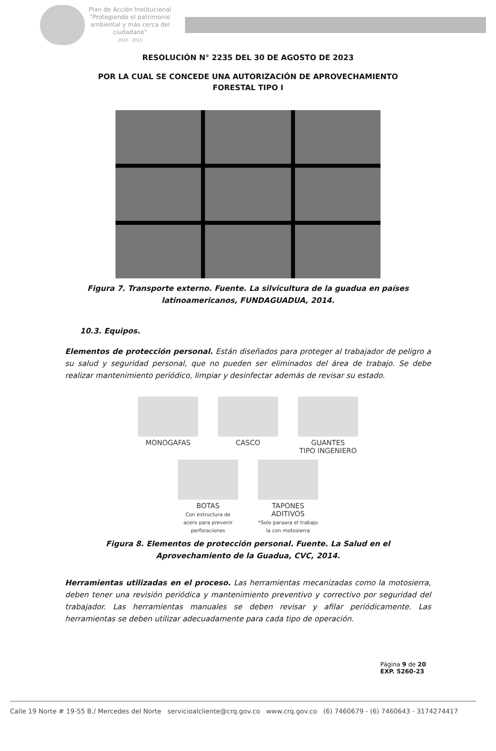Plan de Acción Institucional
"Protegiendo el patrimonio ambiental y más cerca del ciudadano"
2020 - 2023
RESOLUCIÓN N° 2235 DEL 30 DE AGOSTO DE 2023
POR LA CUAL SE CONCEDE UNA AUTORIZACIÓN DE APROVECHAMIENTO
FORESTAL TIPO I
Figura 7. Transporte externo. Fuente. La silvicultura de la guadua en países latinoamericanos, FUNDAGUADUA, 2014.
10.3. Equipos.
Elementos de protección personal. Están diseñados para proteger al trabajador de peligro a su salud y seguridad personal, que no pueden ser eliminados del área de trabajo. Se debe realizar mantenimiento periódico, limpiar y desinfectar además de revisar su estado.
MONOGAFAS
CASCO
GUANTES
TIPO INGENIERO
BOTAS
Con estructura de acero para prevenir perforaciones
TAPONES ADITIVOS
*Solo paraara el trabajo la con motosierra
Figura 8. Elementos de protección personal. Fuente. La Salud en el Aprovechamiento de la Guadua, CVC, 2014.
Herramientas utilizadas en el proceso. Las herramientas mecanizadas como la motosierra, deben tener una revisión periódica y mantenimiento preventivo y correctivo por seguridad del trabajador. Las herramientas manuales se deben revisar y afilar periódicamente. Las herramientas se deben utilizar adecuadamente para cada tipo de operación.
Página 9 de 20
EXP. 5260-23
Calle 19 Norte # 19-55 B./ Mercedes del Norte servicioalcliente@crq.gov.co www.crq.gov.co (6) 7460679 - (6) 7460643 - 3174274417